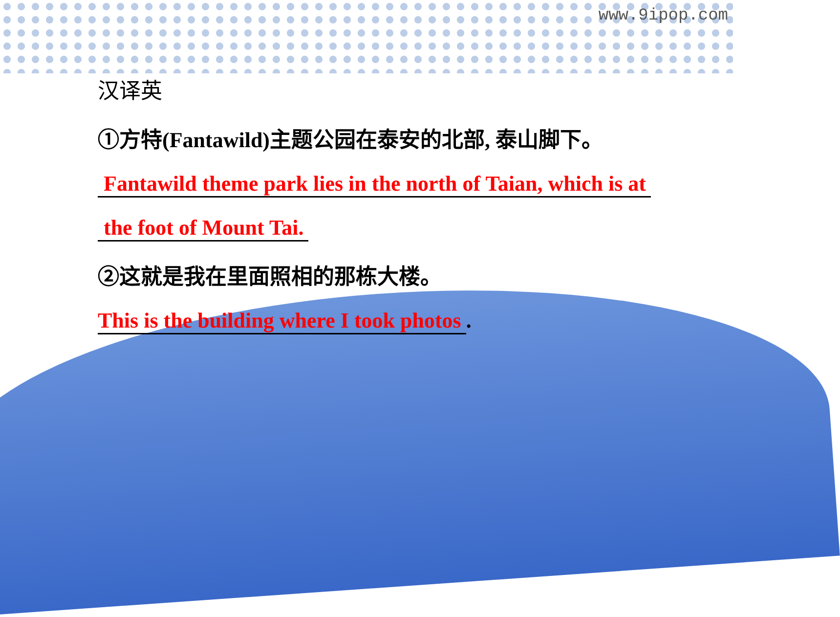www.9ipop.com
汉译英
①方特(Fantawild)主题公园在泰安的北部, 泰山脚下。
Fantawild theme park lies in the north of Taian, which is at
the foot of Mount Tai.
②这就是我在里面照相的那栋大楼。
This is the building where I took photos.